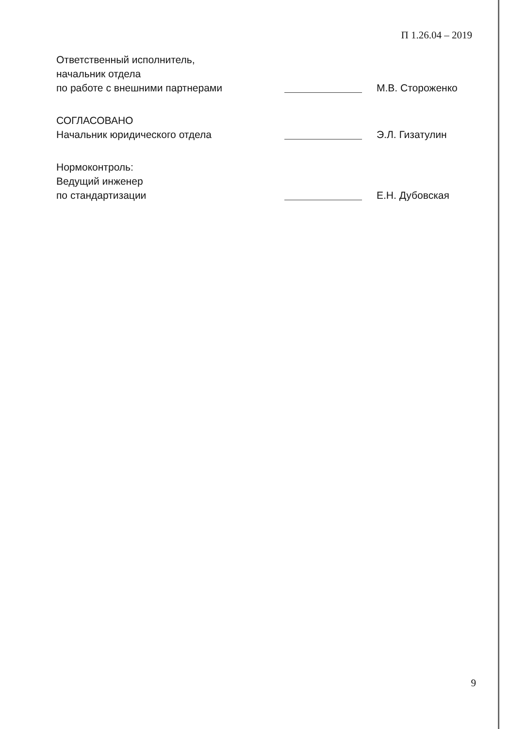П 1.26.04 – 2019
Ответственный исполнитель,
начальник отдела
по работе с внешними партнерами
М.В. Стороженко
СОГЛАСОВАНО
Начальник юридического отдела
Э.Л. Гизатулин
Нормоконтроль:
Ведущий инженер
по стандартизации
Е.Н. Дубовская
9